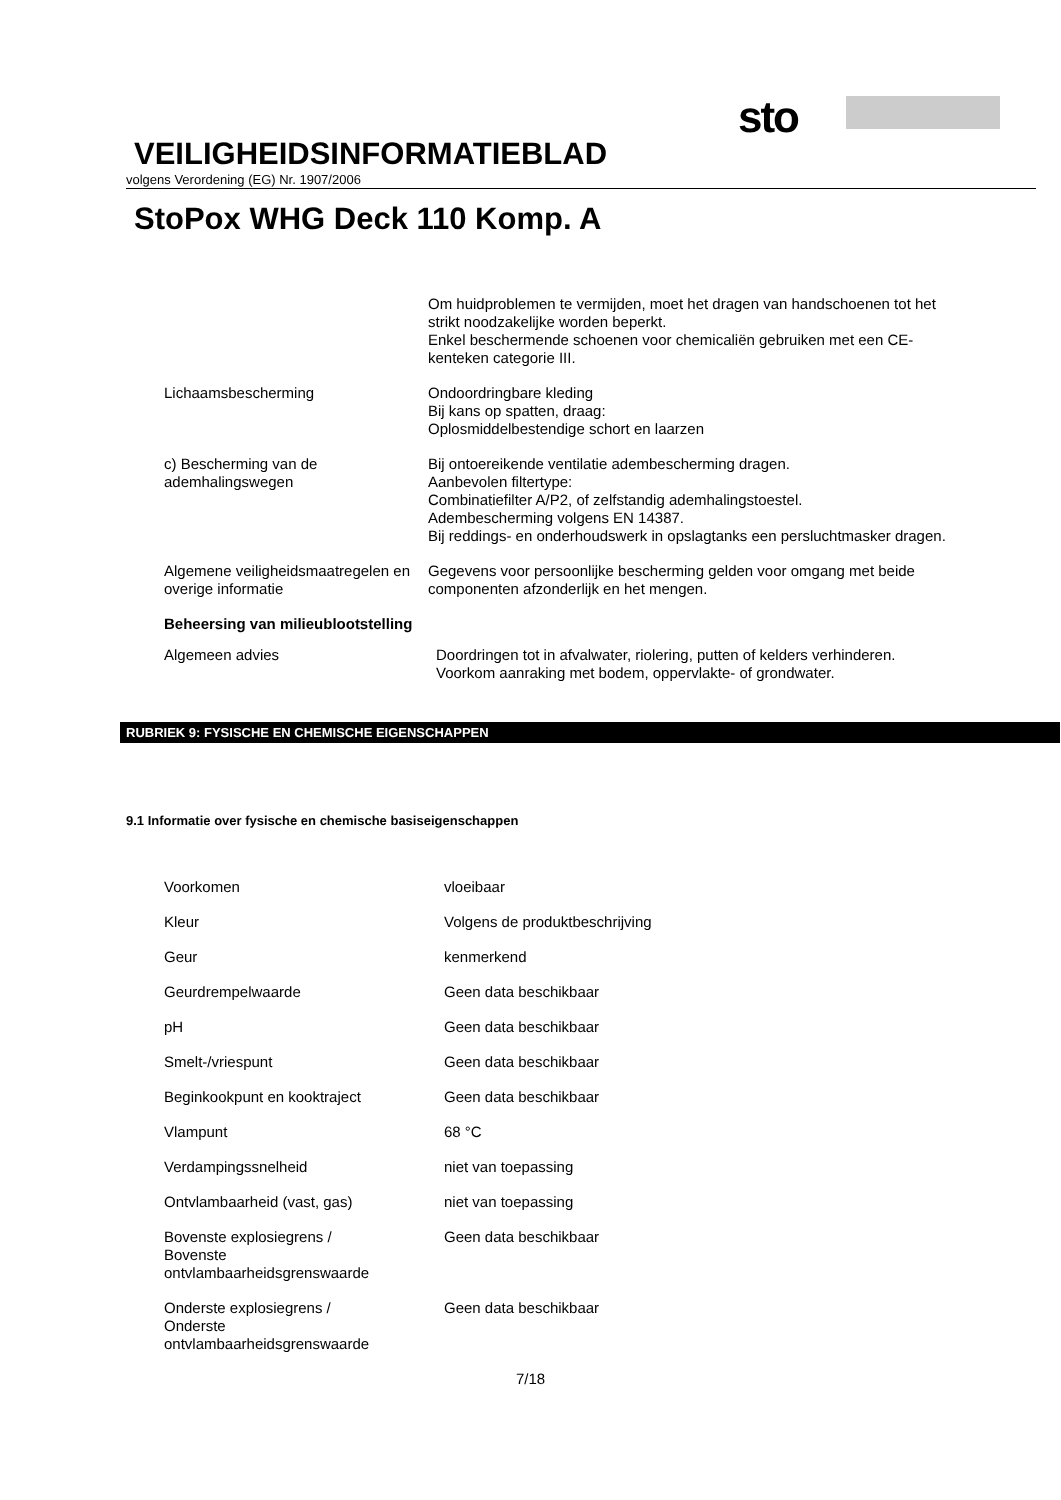sto
VEILIGHEIDSINFORMATIEBLAD
volgens Verordening (EG) Nr. 1907/2006
StoPox WHG Deck 110 Komp. A
Om huidproblemen te vermijden, moet het dragen van handschoenen tot het strikt noodzakelijke worden beperkt.
Enkel beschermende schoenen voor chemicaliën gebruiken met een CE-kenteken categorie III.
Lichaamsbescherming Ondoordringbare kleding
Bij kans op spatten, draag:
Oplosmiddelbestendige schort en laarzen
c) Bescherming van de ademhalingswegen
Bij ontoereikende ventilatie adembescherming dragen.
Aanbevolen filtertype:
Combinatiefilter A/P2, of zelfstandig ademhalingstoestel.
Adembescherming volgens EN 14387.
Bij reddings- en onderhoudswerk in opslagtanks een persluchtmasker dragen.
Algemene veiligheidsmaatregelen en overige informatie
Gegevens voor persoonlijke bescherming gelden voor omgang met beide componenten afzonderlijk en het mengen.
Beheersing van milieublootstelling
Algemeen advies Doordringen tot in afvalwater, riolering, putten of kelders verhinderen.
Voorkom aanraking met bodem, oppervlakte- of grondwater.
RUBRIEK 9: FYSISCHE EN CHEMISCHE EIGENSCHAPPEN
9.1 Informatie over fysische en chemische basiseigenschappen
Voorkomen vloeibaar
Kleur Volgens de produktbeschrijving
Geur kenmerkend
Geurdrempelwaarde Geen data beschikbaar
pH Geen data beschikbaar
Smelt-/vriespunt Geen data beschikbaar
Beginkookpunt en kooktraject Geen data beschikbaar
Vlampunt 68 °C
Verdampingssnelheid niet van toepassing
Ontvlambaarheid (vast, gas) niet van toepassing
Bovenste explosiegrens /
Bovenste
ontvlambaarheidsgrenswaarde
Geen data beschikbaar
Onderste explosiegrens /
Onderste
ontvlambaarheidsgrenswaarde
Geen data beschikbaar
7/18